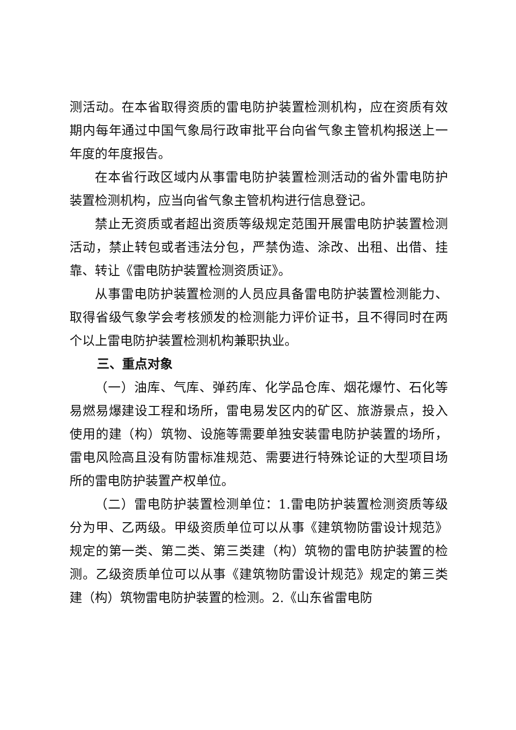测活动。在本省取得资质的雷电防护装置检测机构，应在资质有效期内每年通过中国气象局行政审批平台向省气象主管机构报送上一年度的年度报告。
在本省行政区域内从事雷电防护装置检测活动的省外雷电防护装置检测机构，应当向省气象主管机构进行信息登记。
禁止无资质或者超出资质等级规定范围开展雷电防护装置检测活动，禁止转包或者违法分包，严禁伪造、涂改、出租、出借、挂靠、转让《雷电防护装置检测资质证》。
从事雷电防护装置检测的人员应具备雷电防护装置检测能力、取得省级气象学会考核颁发的检测能力评价证书，且不得同时在两个以上雷电防护装置检测机构兼职执业。
三、重点对象
（一）油库、气库、弹药库、化学品仓库、烟花爆竹、石化等易燃易爆建设工程和场所，雷电易发区内的矿区、旅游景点，投入使用的建（构）筑物、设施等需要单独安装雷电防护装置的场所，雷电风险高且没有防雷标准规范、需要进行特殊论证的大型项目场所的雷电防护装置产权单位。
（二）雷电防护装置检测单位：1.雷电防护装置检测资质等级分为甲、乙两级。甲级资质单位可以从事《建筑物防雷设计规范》规定的第一类、第二类、第三类建（构）筑物的雷电防护装置的检测。乙级资质单位可以从事《建筑物防雷设计规范》规定的第三类建（构）筑物雷电防护装置的检测。2.《山东省雷电防